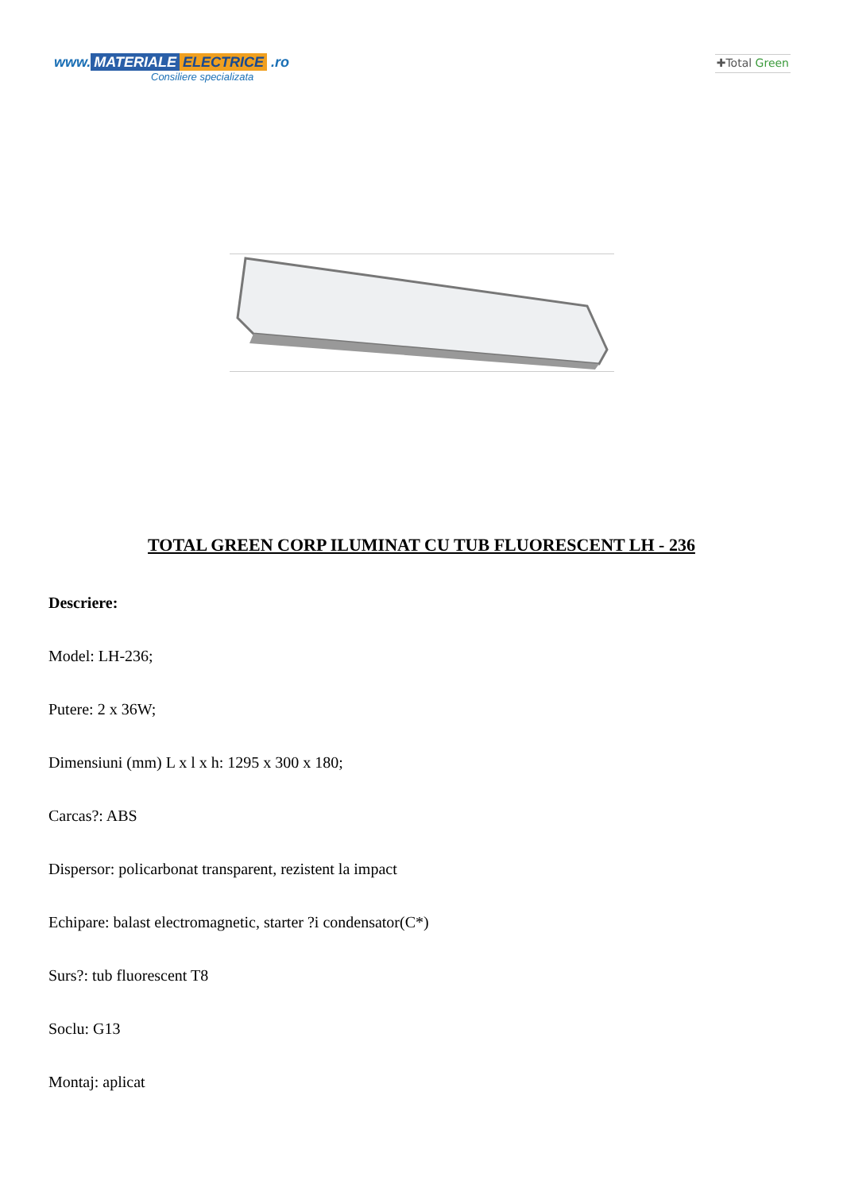www. MATERIALE ELECTRICE .ro
Consiliere specializata
✚Total Green
TOTAL GREEN CORP ILUMINAT CU TUB FLUORESCENT LH - 236
Descriere:
Model: LH-236;
Putere: 2 x 36W;
Dimensiuni (mm) L x l x h: 1295 x 300 x 180;
Carcas?: ABS
Dispersor: policarbonat transparent, rezistent la impact
Echipare: balast electromagnetic, starter ?i condensator(C*)
Surs?: tub fluorescent T8
Soclu: G13
Montaj: aplicat